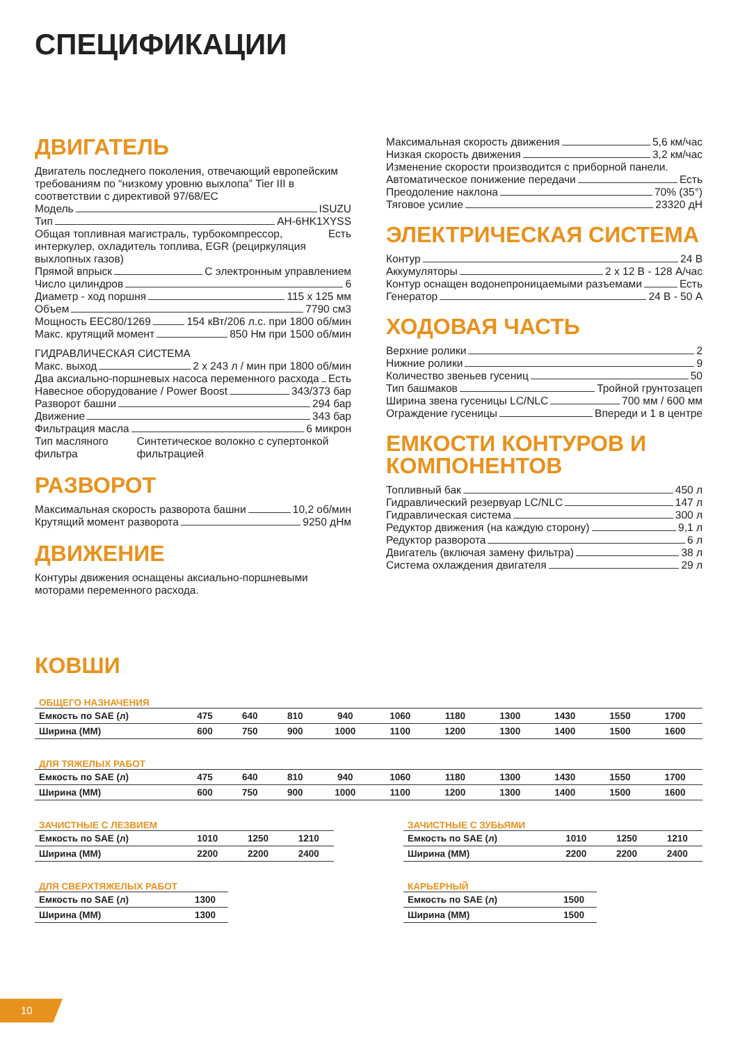СПЕЦИФИКАЦИИ
ДВИГАТЕЛЬ
Двигатель последнего поколения, отвечающий европейским требованиям по “низкому уровню выхлопа” Tier III в соответствии с директивой 97/68/EC
Модель ISUZU
Тип AH-6HK1XYSS
Общая топливная магистраль, турбокомпрессор, интеркулер, охладитель топлива, EGR (рециркуляция выхлопных газов) Есть
Прямой впрыск С электронным управлением
Число цилиндров 6
Диаметр - ход поршня 115 x 125 мм
Объем 7790 см3
Мощность EEC80/1269 154 кВт/206 л.с. при 1800 об/мин
Макс. крутящий момент 850 Нм при 1500 об/мин
ГИДРАВЛИЧЕСКАЯ СИСТЕМА
Макс. выход 2 x 243 л / мин при 1800 об/мин
Два аксиально-поршневых насоса переменного расхода Есть
Навесное оборудование / Power Boost 343/373 бар
Разворот башни 294 бар
Движение 343 бар
Фильтрация масла 6 микрон
Тип масляного фильтра Синтетическое волокно с супертонкой фильтрацией
РАЗВОРОТ
Максимальная скорость разворота башни 10,2 об/мин
Крутящий момент разворота 9250 дНм
ДВИЖЕНИЕ
Контуры движения оснащены аксиально-поршневыми моторами переменного расхода.
Максимальная скорость движения 5,6 км/час
Низкая скорость движения 3,2 км/час
Изменение скорости производится с приборной панели.
Автоматическое понижение передачи Есть
Преодоление наклона 70% (35°)
Тяговое усилие 23320 дН
ЭЛЕКТРИЧЕСКАЯ СИСТЕМА
Контур 24 В
Аккумуляторы 2 x 12 В - 128 А/час
Контур оснащен водонепроницаемыми разъемами Есть
Генератор 24 В - 50 А
ХОДОВАЯ ЧАСТЬ
Верхние ролики 2
Нижние ролики 9
Количество звеньев гусениц 50
Тип башмаков Тройной грунтозацеп
Ширина звена гусеницы LC/NLC 700 мм / 600 мм
Ограждение гусеницы Впереди и 1 в центре
ЕМКОСТИ КОНТУРОВ И КОМПОНЕНТОВ
Топливный бак 450 л
Гидравлический резервуар LC/NLC 147 л
Гидравлическая система 300 л
Редуктор движения (на каждую сторону) 9,1 л
Редуктор разворота 6 л
Двигатель (включая замену фильтра) 38 л
Система охлаждения двигателя 29 л
КОВШИ
ОБЩЕГО НАЗНАЧЕНИЯ
| Емкость по SAE (л) | 475 | 640 | 810 | 940 | 1060 | 1180 | 1300 | 1430 | 1550 | 1700 |
| Ширина (ММ) | 600 | 750 | 900 | 1000 | 1100 | 1200 | 1300 | 1400 | 1500 | 1600 |
ДЛЯ ТЯЖЕЛЫХ РАБОТ
| Емкость по SAE (л) | 475 | 640 | 810 | 940 | 1060 | 1180 | 1300 | 1430 | 1550 | 1700 |
| Ширина (ММ) | 600 | 750 | 900 | 1000 | 1100 | 1200 | 1300 | 1400 | 1500 | 1600 |
ЗАЧИСТНЫЕ С ЛЕЗВИЕМ
| Емкость по SAE (л) | 1010 | 1250 | 1210 |
| Ширина (ММ) | 2200 | 2200 | 2400 |
ЗАЧИСТНЫЕ С ЗУБЬЯМИ
| Емкость по SAE (л) | 1010 | 1250 | 1210 |
| Ширина (ММ) | 2200 | 2200 | 2400 |
ДЛЯ СВЕРХТЯЖЕЛЫХ РАБОТ
| Емкость по SAE (л) | 1300 |
| Ширина (ММ) | 1300 |
КАРЬЕРНЫЙ
| Емкость по SAE (л) | 1500 |
| Ширина (ММ) | 1500 |
10